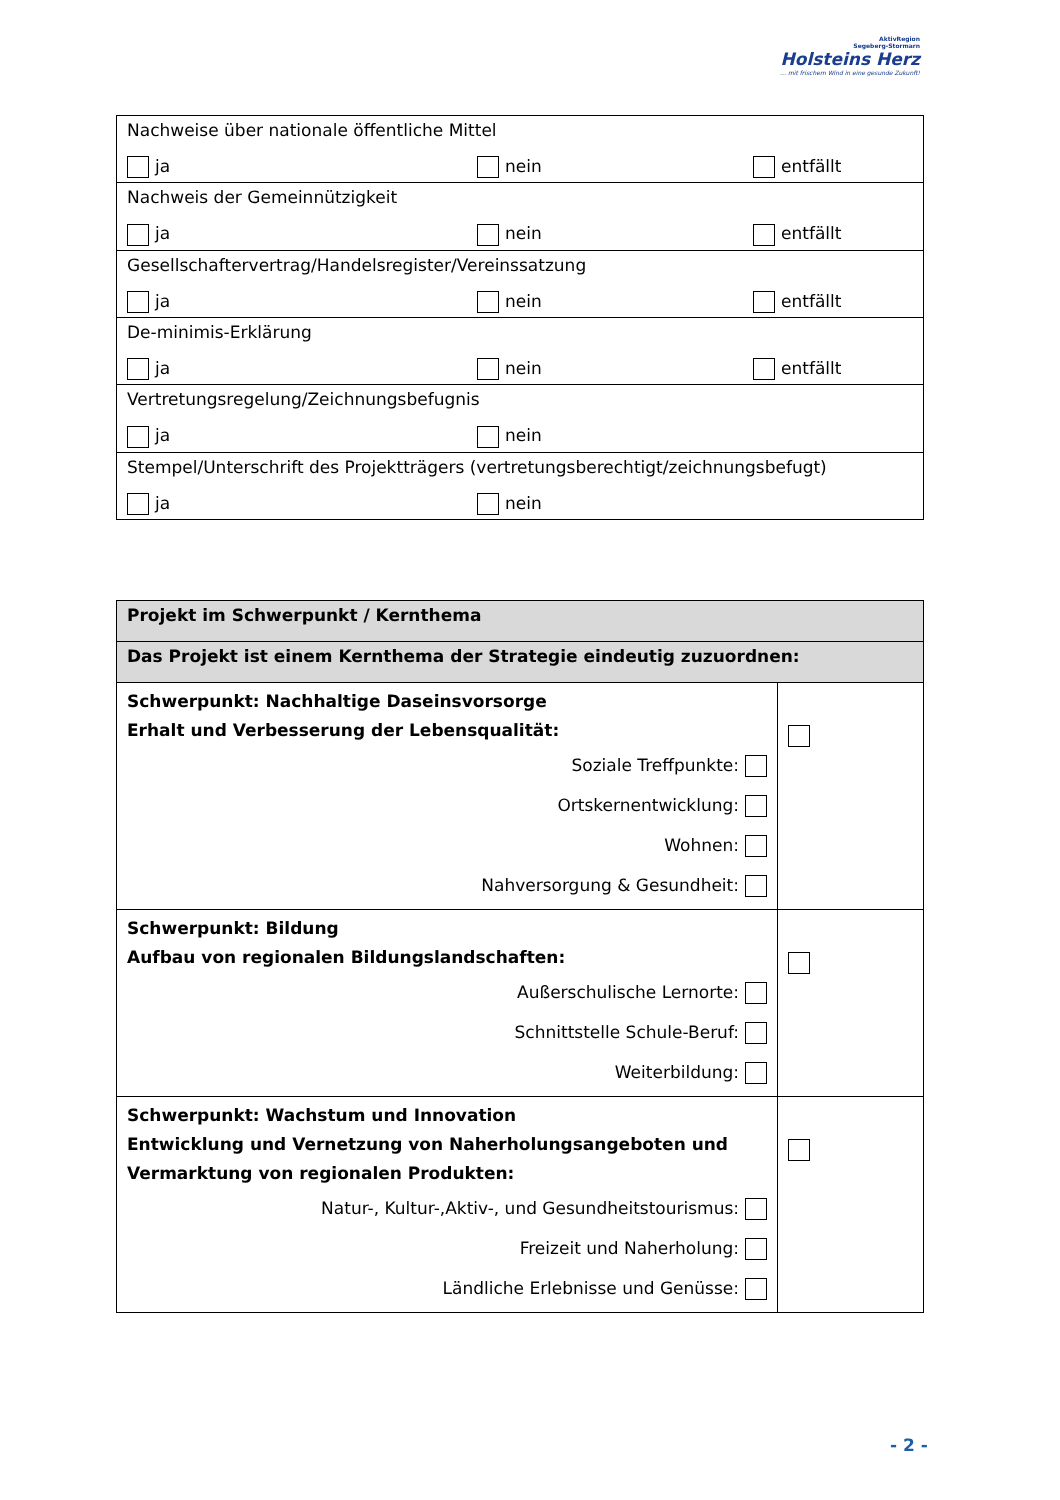AktivRegion
Segeberg-Stormarn
Holsteins Herz
… mit frischem Wind in eine gesunde Zukunft!
| Nachweise über nationale öffentliche Mittel ja nein entfällt |
| Nachweis der Gemeinnützigkeit ja nein entfällt |
| Gesellschaftervertrag/Handelsregister/Vereinssatzung ja nein entfällt |
| De-minimis-Erklärung ja nein entfällt |
| Vertretungsregelung/Zeichnungsbefugnis ja nein |
| Stempel/Unterschrift des Projektträgers (vertretungsberechtigt/zeichnungsbefugt) ja nein |
| Projekt im Schwerpunkt / Kernthema | |
| Das Projekt ist einem Kernthema der Strategie eindeutig zuzuordnen: | |
| Schwerpunkt: Nachhaltige Daseinsvorsorge Erhalt und Verbesserung der Lebensqualität: Soziale Treffpunkte: Ortskernentwicklung: Wohnen: Nahversorgung & Gesundheit: | |
| Schwerpunkt: Bildung Aufbau von regionalen Bildungslandschaften: Außerschulische Lernorte: Schnittstelle Schule-Beruf: Weiterbildung: | |
| Schwerpunkt: Wachstum und Innovation Entwicklung und Vernetzung von Naherholungsangeboten und Vermarktung von regionalen Produkten: Natur-, Kultur-,Aktiv-, und Gesundheitstourismus: Freizeit und Naherholung: Ländliche Erlebnisse und Genüsse: | |
- 2 -